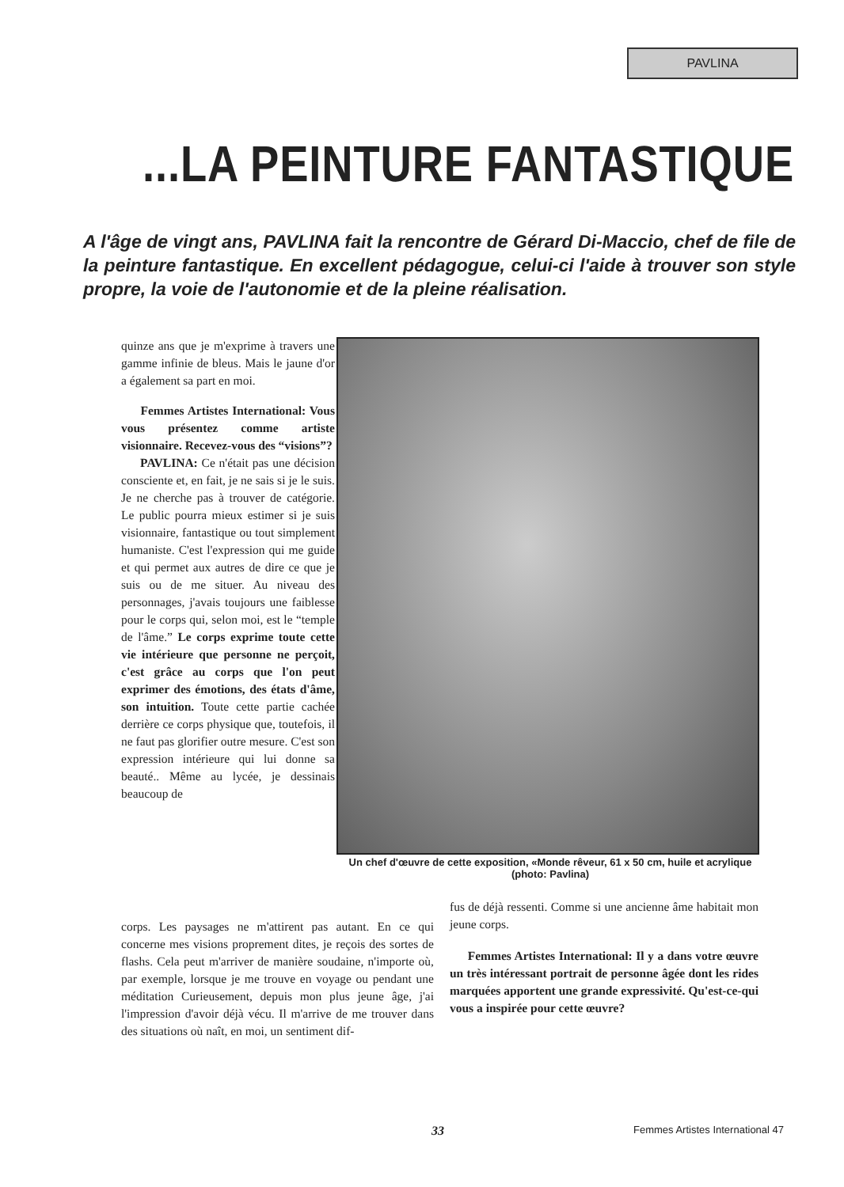PAVLINA
...LA PEINTURE FANTASTIQUE
A l'âge de vingt ans, PAVLINA fait la rencontre de Gérard Di-Maccio, chef de file de la peinture fantastique. En excellent pédagogue, celui-ci l'aide à trouver son style propre, la voie de l'autonomie et de la pleine réalisation.
quinze ans que je m'exprime à travers une gamme infinie de bleus. Mais le jaune d'or a également sa part en moi.
Femmes Artistes International: Vous vous présentez comme artiste visionnaire. Recevez-vous des “visions”?
PAVLINA: Ce n'était pas une décision consciente et, en fait, je ne sais si je le suis. Je ne cherche pas à trouver de catégorie. Le public pourra mieux estimer si je suis visionnaire, fantastique ou tout simplement humaniste. C'est l'expression qui me guide et qui permet aux autres de dire ce que je suis ou de me situer. Au niveau des personnages, j'avais toujours une faiblesse pour le corps qui, selon moi, est le “temple de l'âme.” Le corps exprime toute cette vie intérieure que personne ne perçoit, c'est grâce au corps que l'on peut exprimer des émotions, des états d'âme, son intuition. Toute cette partie cachée derrière ce corps physique que, toutefois, il ne faut pas glorifier outre mesure. C'est son expression intérieure qui lui donne sa beauté.. Même au lycée, je dessinais beaucoup de
Un chef d'œuvre de cette exposition, «Monde rêveur, 61 x 50 cm, huile et acrylique (photo: Pavlina)
corps. Les paysages ne m'attirent pas autant. En ce qui concerne mes visions proprement dites, je reçois des sortes de flashs. Cela peut m'arriver de manière soudaine, n'importe où, par exemple, lorsque je me trouve en voyage ou pendant une méditation Curieusement, depuis mon plus jeune âge, j'ai l'impression d'avoir déjà vécu. Il m'arrive de me trouver dans des situations où naît, en moi, un sentiment dif-
fus de déjà ressenti. Comme si une ancienne âme habitait mon jeune corps.
Femmes Artistes International: Il y a dans votre œuvre un très intéressant portrait de personne âgée dont les rides marquées apportent une grande expressivité. Qu'est-ce-qui vous a inspirée pour cette œuvre?
33
Femmes Artistes International 47